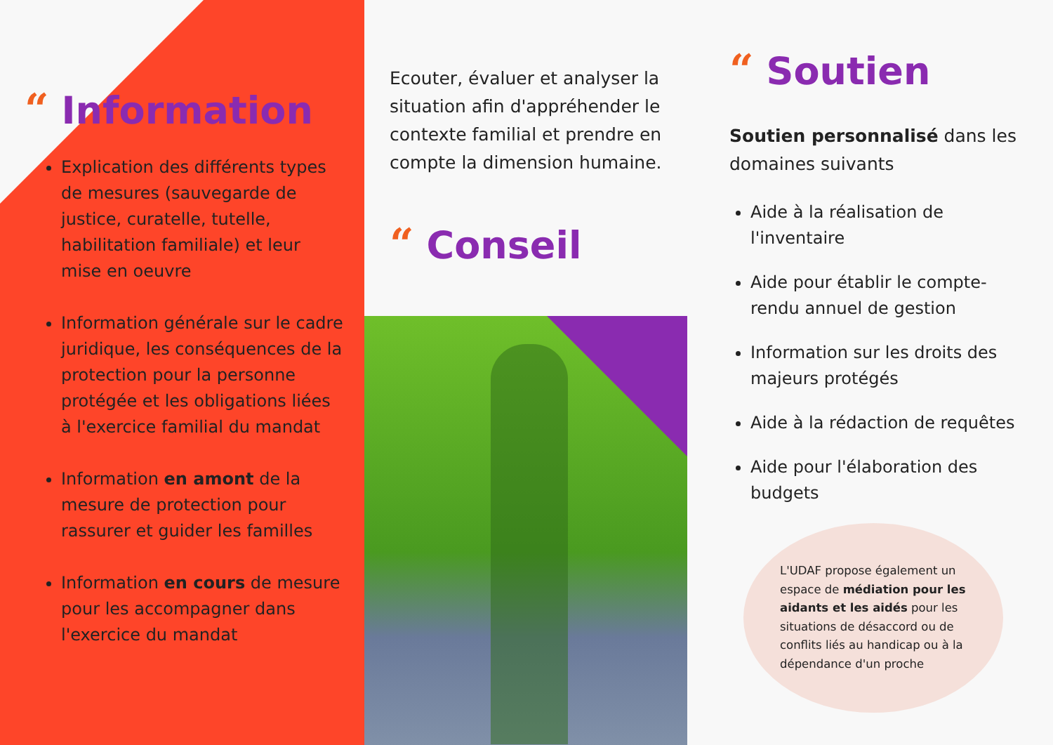“Information
Explication des différents types de mesures (sauvegarde de justice, curatelle, tutelle, habilitation familiale) et leur mise en oeuvre
Information générale sur le cadre juridique, les conséquences de la protection pour la personne protégée et les obligations liées à l'exercice familial du mandat
Information en amont de la mesure de protection pour rassurer et guider les familles
Information en cours de mesure pour les accompagner dans l'exercice du mandat
Ecouter, évaluer et analyser la situation afin d'appréhender le contexte familial et prendre en compte la dimension humaine.
“Conseil
“Soutien
Soutien personnalisé dans les domaines suivants
Aide à la réalisation de l'inventaire
Aide pour établir le compte-rendu annuel de gestion
Information sur les droits des majeurs protégés
Aide à la rédaction de requêtes
Aide pour l'élaboration des budgets
L'UDAF propose également un espace de médiation pour les aidants et les aidés pour les situations de désaccord ou de conflits liés au handicap ou à la dépendance d'un proche